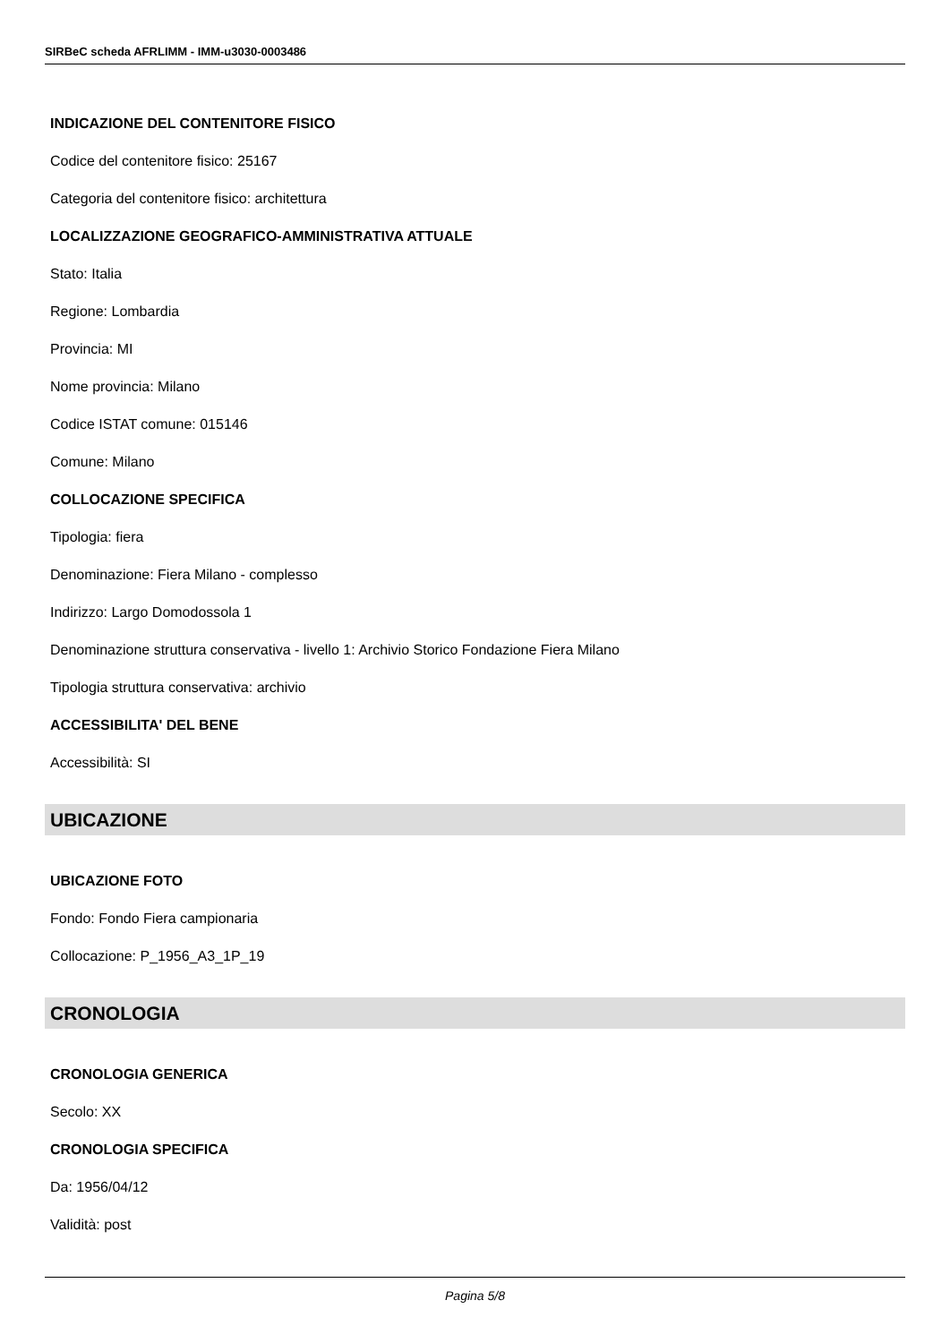SIRBeC scheda AFRLIMM - IMM-u3030-0003486
INDICAZIONE DEL CONTENITORE FISICO
Codice del contenitore fisico: 25167
Categoria del contenitore fisico: architettura
LOCALIZZAZIONE GEOGRAFICO-AMMINISTRATIVA ATTUALE
Stato: Italia
Regione: Lombardia
Provincia: MI
Nome provincia: Milano
Codice ISTAT comune: 015146
Comune: Milano
COLLOCAZIONE SPECIFICA
Tipologia: fiera
Denominazione: Fiera Milano - complesso
Indirizzo: Largo Domodossola 1
Denominazione struttura conservativa - livello 1: Archivio Storico Fondazione Fiera Milano
Tipologia struttura conservativa: archivio
ACCESSIBILITA' DEL BENE
Accessibilità: SI
UBICAZIONE
UBICAZIONE FOTO
Fondo: Fondo Fiera campionaria
Collocazione: P_1956_A3_1P_19
CRONOLOGIA
CRONOLOGIA GENERICA
Secolo: XX
CRONOLOGIA SPECIFICA
Da: 1956/04/12
Validità: post
Pagina 5/8